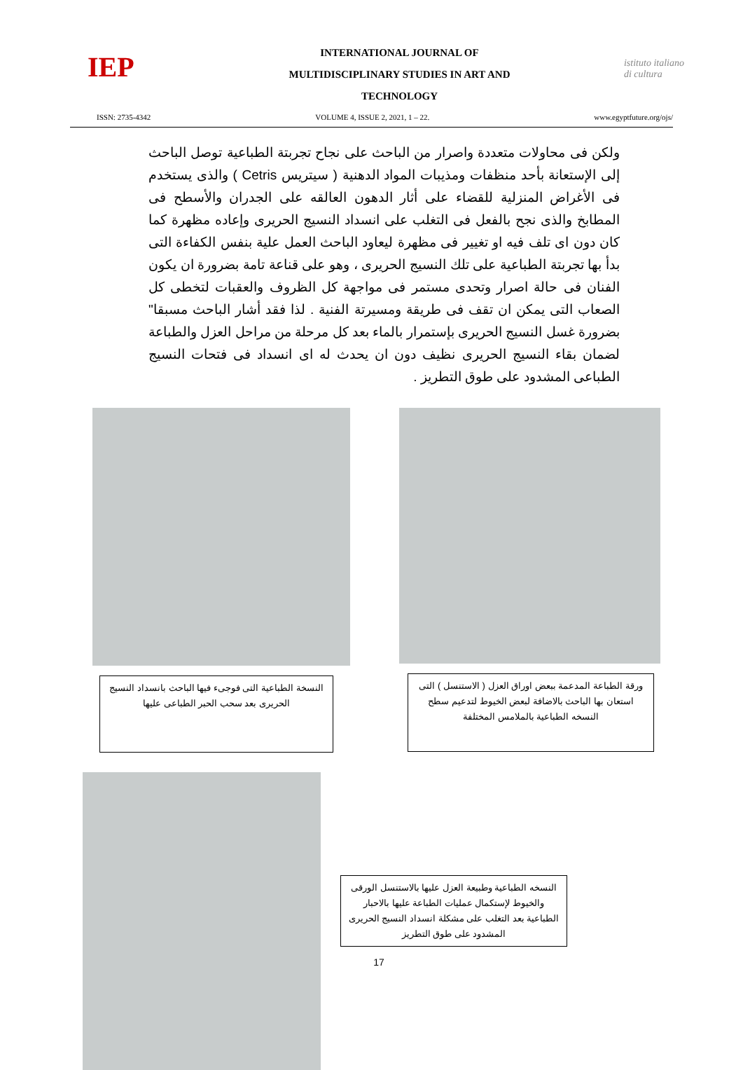IEP
INTERNATIONAL JOURNAL OF
MULTIDISCIPLINARY STUDIES IN ART AND
TECHNOLOGY
istituto italiano di cultura
ISSN: 2735-4342 VOLUME 4, ISSUE 2, 2021, 1 – 22. www.egyptfuture.org/ojs/
ولكن فى محاولات متعددة واصرار من الباحث على نجاح تجربتة الطباعية توصل الباحث إلى الإستعانة بأحد منظفات ومذيبات المواد الدهنية ( سيتريس Cetris ) والذى يستخدم فى الأغراض المنزلية للقضاء على أثار الدهون العالقه على الجدران والأسطح فى المطابخ والذى نجح بالفعل فى التغلب على انسداد النسيج الحريرى وإعاده مظهرة كما كان دون اى تلف فيه او تغيير فى مظهرة ليعاود الباحث العمل علية بنفس الكفاءة التى بدأ بها تجربتة الطباعية على تلك النسيج الحريرى ، وهو على قناعة تامة بضرورة ان يكون الفنان فى حالة اصرار وتحدى مستمر فى مواجهة كل الظروف والعقبات لتخطى كل الصعاب التى يمكن ان تقف فى طريقة ومسيرتة الفنية . لذا فقد أشار الباحث مسبقا" بضرورة غسل النسيج الحريرى بإستمرار بالماء بعد كل مرحلة من مراحل العزل والطباعة لضمان بقاء النسيج الحريرى نظيف دون ان يحدث له اى انسداد فى فتحات النسيج الطباعى المشدود على طوق التطريز .
النسخة الطباعية التى فوجىء فيها الباحث بانسداد النسيج الحريرى بعد سحب الحبر الطباعى عليها
ورقة الطباعة المدعمة ببعض اوراق العزل ( الاستنسل ) التى استعان بها الباحث بالاضافة لبعض الخيوط لتدعيم سطح النسخه الطباعية بالملامس المختلفة
النسخه الطباعية وطبيعة العزل عليها بالاستنسل الورقى والخيوط لإستكمال عمليات الطباعة عليها بالاحبار الطباعية بعد التغلب على مشكلة انسداد النسيج الحريرى المشدود على طوق التطريز
17